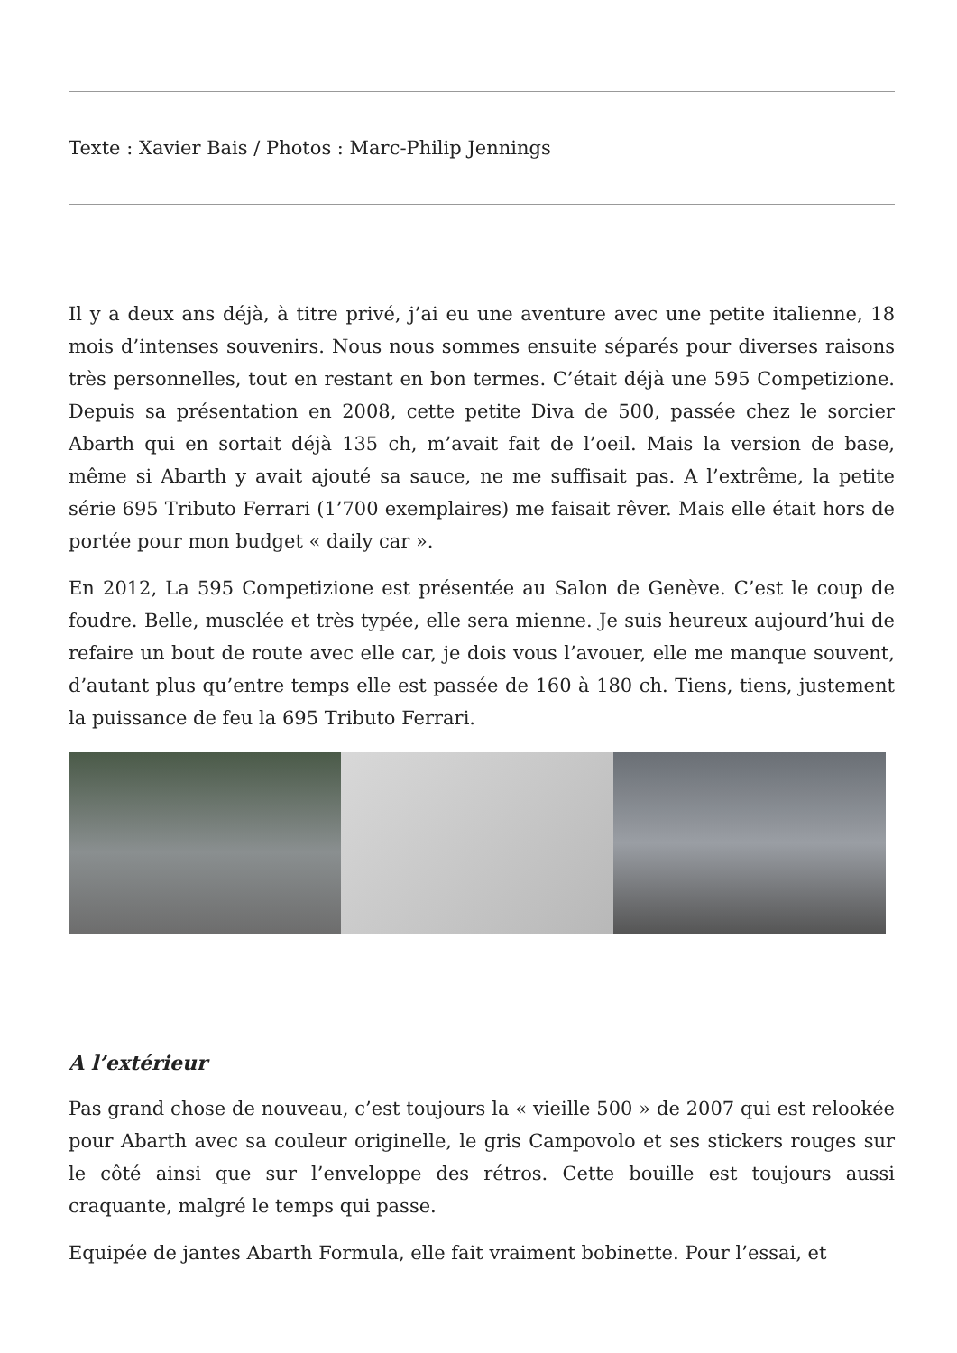Texte : Xavier Bais / Photos : Marc-Philip Jennings
Il y a deux ans déjà, à titre privé, j’ai eu une aventure avec une petite italienne, 18 mois d’intenses souvenirs. Nous nous sommes ensuite séparés pour diverses raisons très personnelles, tout en restant en bon termes. C’était déjà une 595 Competizione. Depuis sa présentation en 2008, cette petite Diva de 500, passée chez le sorcier Abarth qui en sortait déjà 135 ch, m’avait fait de l’oeil. Mais la version de base, même si Abarth y avait ajouté sa sauce, ne me suffisait pas. A l’extrême, la petite série 695 Tributo Ferrari (1’700 exemplaires) me faisait rêver. Mais elle était hors de portée pour mon budget « daily car ».
En 2012, La 595 Competizione est présentée au Salon de Genève. C’est le coup de foudre. Belle, musclée et très typée, elle sera mienne. Je suis heureux aujourd’hui de refaire un bout de route avec elle car, je dois vous l’avouer, elle me manque souvent, d’autant plus qu’entre temps elle est passée de 160 à 180 ch. Tiens, tiens, justement la puissance de feu la 695 Tributo Ferrari.
A l’extérieur
Pas grand chose de nouveau, c’est toujours la « vieille 500 » de 2007 qui est relookée pour Abarth avec sa couleur originelle, le gris Campovolo et ses stickers rouges sur le côté ainsi que sur l’enveloppe des rétros. Cette bouille est toujours aussi craquante, malgré le temps qui passe.
Equipée de jantes Abarth Formula, elle fait vraiment bobinette. Pour l’essai, et